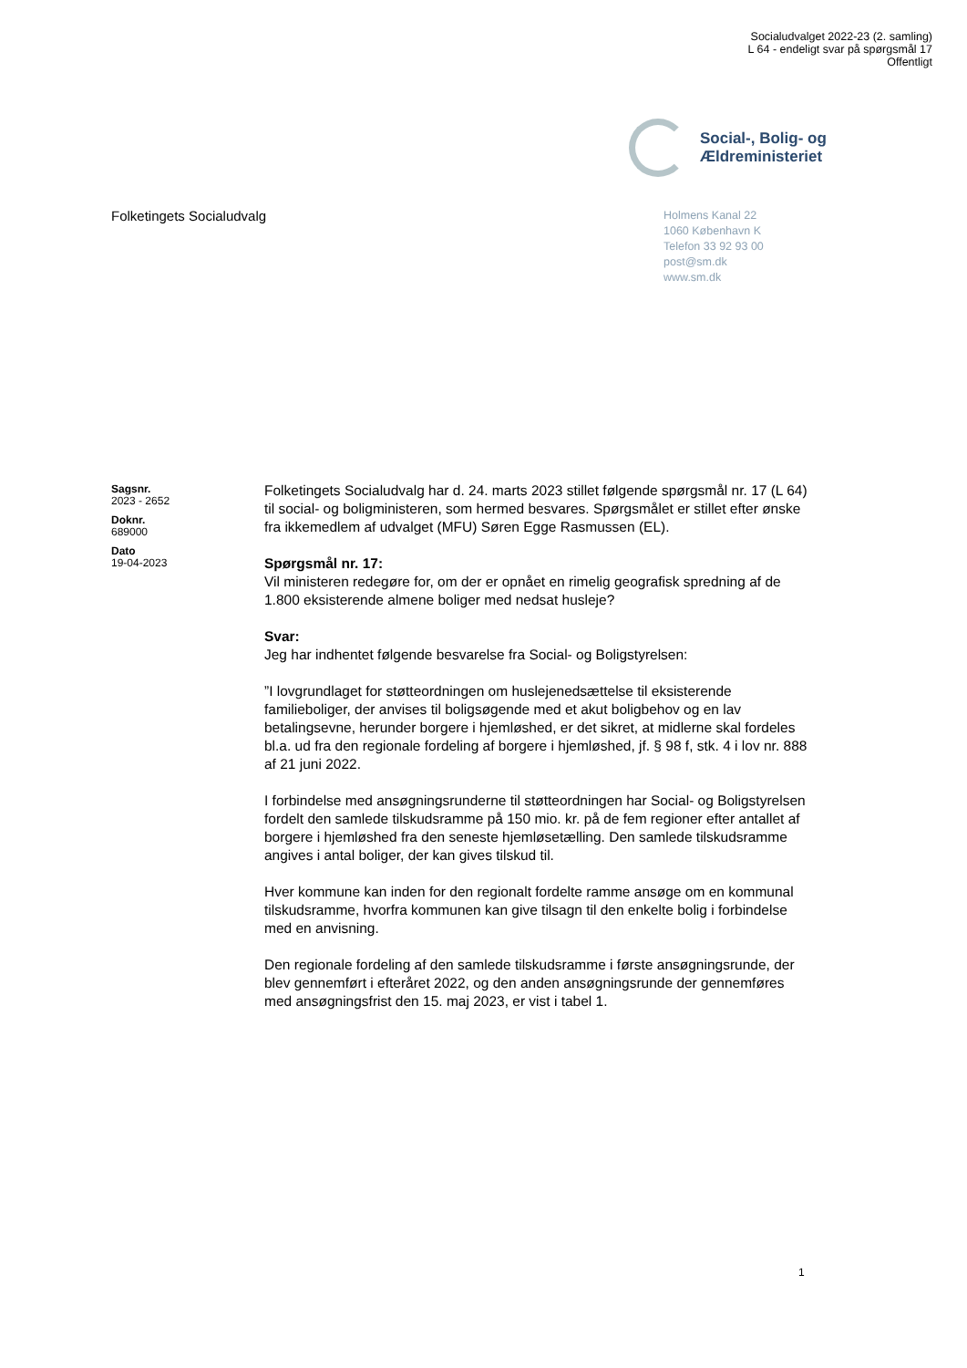Socialudvalget 2022-23 (2. samling)
L 64 - endeligt svar på spørgsmål 17
Offentligt
Social-, Bolig- og
Ældreministeriet
Folketingets Socialudvalg
Holmens Kanal 22
1060 København K
Telefon 33 92 93 00
post@sm.dk
www.sm.dk
Sagsnr.
2023 - 2652
Doknr.
689000
Dato
19-04-2023
Folketingets Socialudvalg har d. 24. marts 2023 stillet følgende spørgsmål nr. 17 (L 64) til social- og boligministeren, som hermed besvares. Spørgsmålet er stillet efter ønske fra ikkemedlem af udvalget (MFU) Søren Egge Rasmussen (EL).
Spørgsmål nr. 17:
Vil ministeren redegøre for, om der er opnået en rimelig geografisk spredning af de 1.800 eksisterende almene boliger med nedsat husleje?
Svar:
Jeg har indhentet følgende besvarelse fra Social- og Boligstyrelsen:
”I lovgrundlaget for støtteordningen om huslejenedsættelse til eksisterende familieboliger, der anvises til boligsøgende med et akut boligbehov og en lav betalingsevne, herunder borgere i hjemløshed, er det sikret, at midlerne skal fordeles bl.a. ud fra den regionale fordeling af borgere i hjemløshed, jf. § 98 f, stk. 4 i lov nr. 888 af 21 juni 2022.
I forbindelse med ansøgningsrunderne til støtteordningen har Social- og Boligstyrelsen fordelt den samlede tilskudsramme på 150 mio. kr. på de fem regioner efter antallet af borgere i hjemløshed fra den seneste hjemløsetælling. Den samlede tilskudsramme angives i antal boliger, der kan gives tilskud til.
Hver kommune kan inden for den regionalt fordelte ramme ansøge om en kommunal tilskudsramme, hvorfra kommunen kan give tilsagn til den enkelte bolig i forbindelse med en anvisning.
Den regionale fordeling af den samlede tilskudsramme i første ansøgningsrunde, der blev gennemført i efteråret 2022, og den anden ansøgningsrunde der gennemføres med ansøgningsfrist den 15. maj 2023, er vist i tabel 1.
1